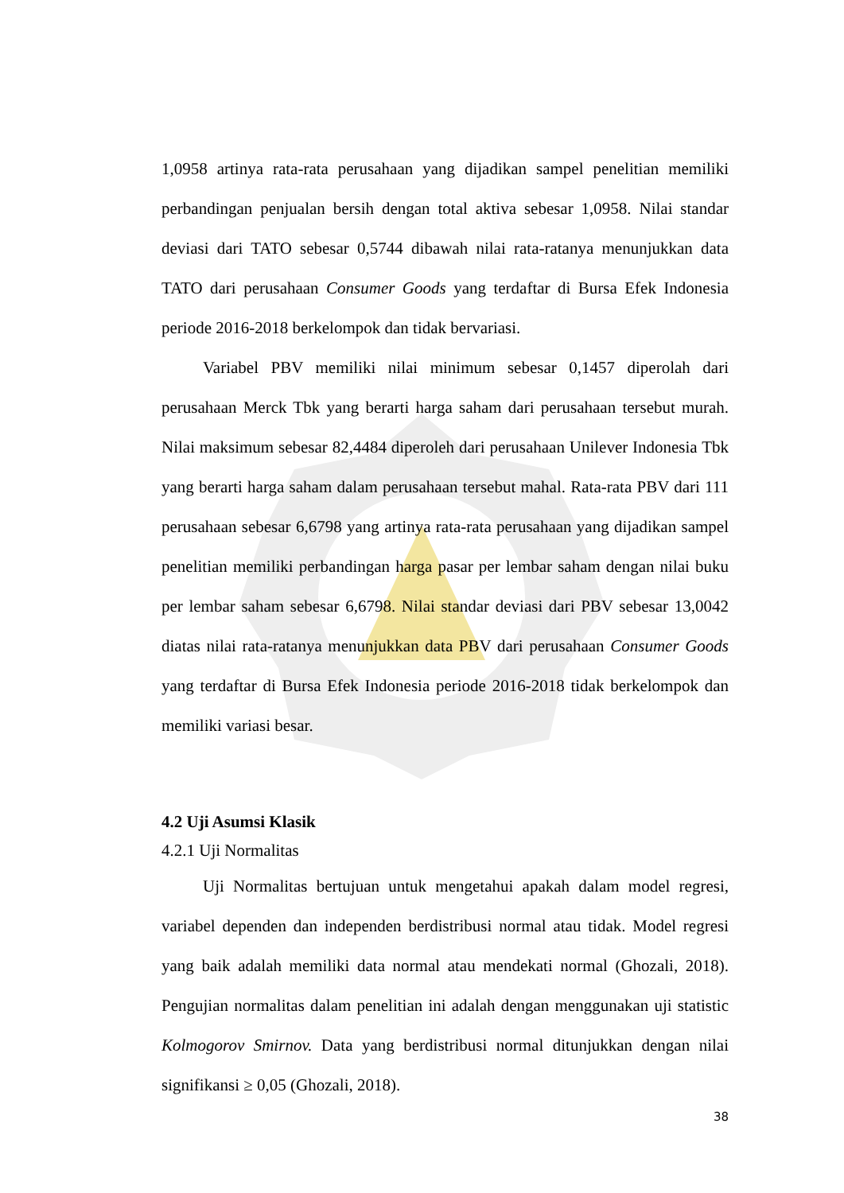1,0958 artinya rata-rata perusahaan yang dijadikan sampel penelitian memiliki perbandingan penjualan bersih dengan total aktiva sebesar 1,0958. Nilai standar deviasi dari TATO sebesar 0,5744 dibawah nilai rata-ratanya menunjukkan data TATO dari perusahaan Consumer Goods yang terdaftar di Bursa Efek Indonesia periode 2016-2018 berkelompok dan tidak bervariasi.
Variabel PBV memiliki nilai minimum sebesar 0,1457 diperolah dari perusahaan Merck Tbk yang berarti harga saham dari perusahaan tersebut murah. Nilai maksimum sebesar 82,4484 diperoleh dari perusahaan Unilever Indonesia Tbk yang berarti harga saham dalam perusahaan tersebut mahal. Rata-rata PBV dari 111 perusahaan sebesar 6,6798 yang artinya rata-rata perusahaan yang dijadikan sampel penelitian memiliki perbandingan harga pasar per lembar saham dengan nilai buku per lembar saham sebesar 6,6798. Nilai standar deviasi dari PBV sebesar 13,0042 diatas nilai rata-ratanya menunjukkan data PBV dari perusahaan Consumer Goods yang terdaftar di Bursa Efek Indonesia periode 2016-2018 tidak berkelompok dan memiliki variasi besar.
4.2 Uji Asumsi Klasik
4.2.1 Uji Normalitas
Uji Normalitas bertujuan untuk mengetahui apakah dalam model regresi, variabel dependen dan independen berdistribusi normal atau tidak. Model regresi yang baik adalah memiliki data normal atau mendekati normal (Ghozali, 2018). Pengujian normalitas dalam penelitian ini adalah dengan menggunakan uji statistic Kolmogorov Smirnov. Data yang berdistribusi normal ditunjukkan dengan nilai signifikansi ≥ 0,05 (Ghozali, 2018).
38